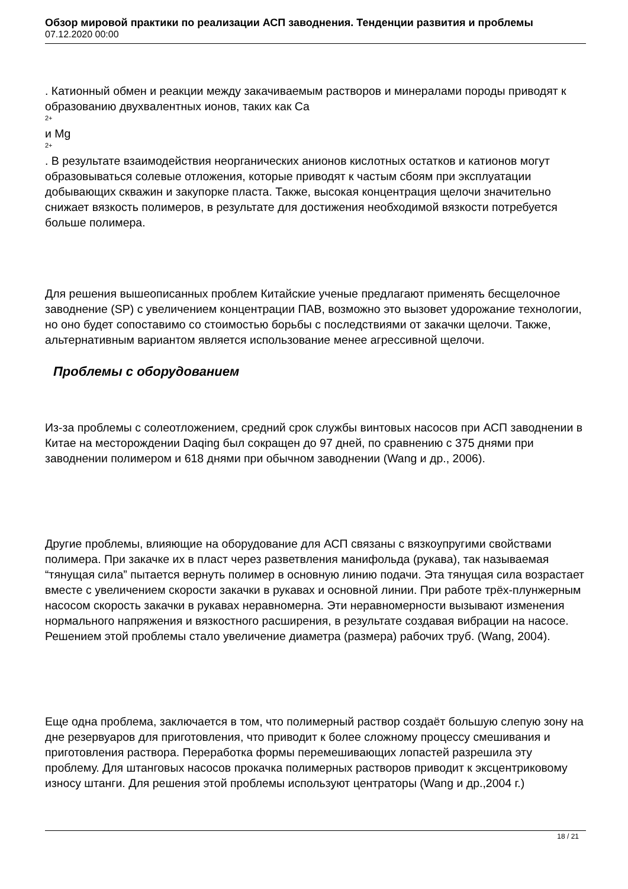Обзор мировой практики по реализации АСП заводнения. Тенденции развития и проблемы
07.12.2020 00:00
. Катионный обмен и реакции между закачиваемым растворов и минералами породы приводят к образованию двухвалентных ионов, таких как Ca
2+
и Mg
2+
. В результате взаимодействия неорганических анионов кислотных остатков и катионов могут образовываться солевые отложения, которые приводят к частым сбоям при эксплуатации добывающих скважин и закупорке пласта. Также, высокая концентрация щелочи значительно снижает вязкость полимеров, в результате для достижения необходимой вязкости потребуется больше полимера.
Для решения вышеописанных проблем Китайские ученые предлагают применять бесщелочное заводнение (SP) с увеличением концентрации ПАВ, возможно это вызовет удорожание технологии, но оно будет сопоставимо со стоимостью борьбы с последствиями от закачки щелочи. Также, альтернативным вариантом является использование менее агрессивной щелочи.
Проблемы с оборудованием
Из-за проблемы с солеотложением, средний срок службы винтовых насосов при АСП заводнении в Китае на месторождении Daqing был сокращен до 97 дней, по сравнению с 375 днями при заводнении полимером и 618 днями при обычном заводнении (Wang и др., 2006).
Другие проблемы, влияющие на оборудование для АСП связаны с вязкоупругими свойствами полимера. При закачке их в пласт через разветвления манифольда (рукава), так называемая “тянущая сила” пытается вернуть полимер в основную линию подачи. Эта тянущая сила возрастает вместе с увеличением скорости закачки в рукавах и основной линии. При работе трёх-плунжерным насосом скорость закачки в рукавах неравномерна. Эти неравномерности вызывают изменения нормального напряжения и вязкостного расширения, в результате создавая вибрации на насосе. Решением этой проблемы стало увеличение диаметра (размера) рабочих труб. (Wang, 2004).
Еще одна проблема, заключается в том, что полимерный раствор создаёт большую слепую зону на дне резервуаров для приготовления, что приводит к более сложному процессу смешивания и приготовления раствора. Переработка формы перемешивающих лопастей разрешила эту проблему. Для штанговых насосов прокачка полимерных растворов приводит к эксцентриковому износу штанги. Для решения этой проблемы используют центраторы (Wang и др.,2004 г.)
18 / 21